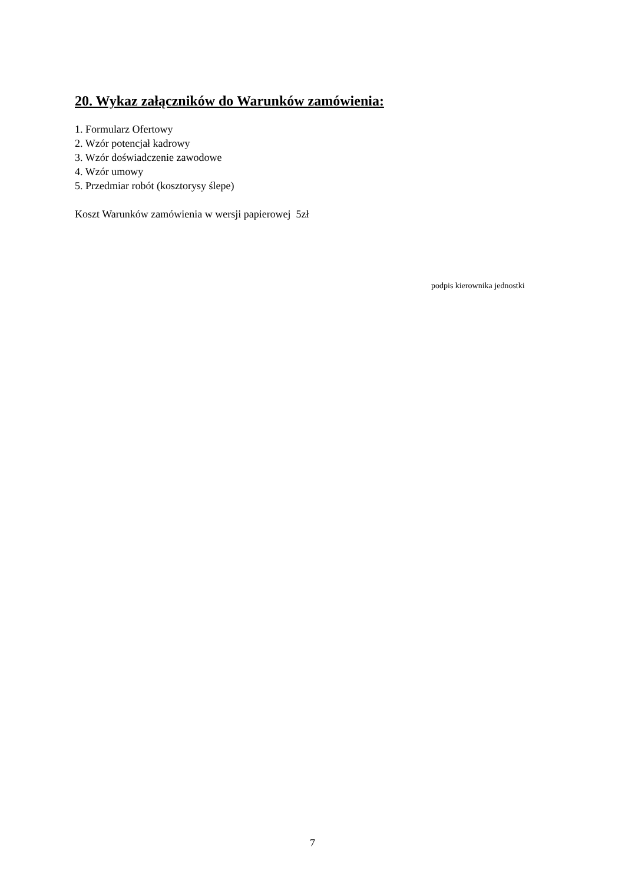20. Wykaz załączników do Warunków zamówienia:
1. Formularz Ofertowy
2. Wzór potencjał kadrowy
3. Wzór doświadczenie zawodowe
4. Wzór umowy
5. Przedmiar robót (kosztorysy ślepe)
Koszt Warunków zamówienia w wersji papierowej 5zł
podpis kierownika jednostki
7